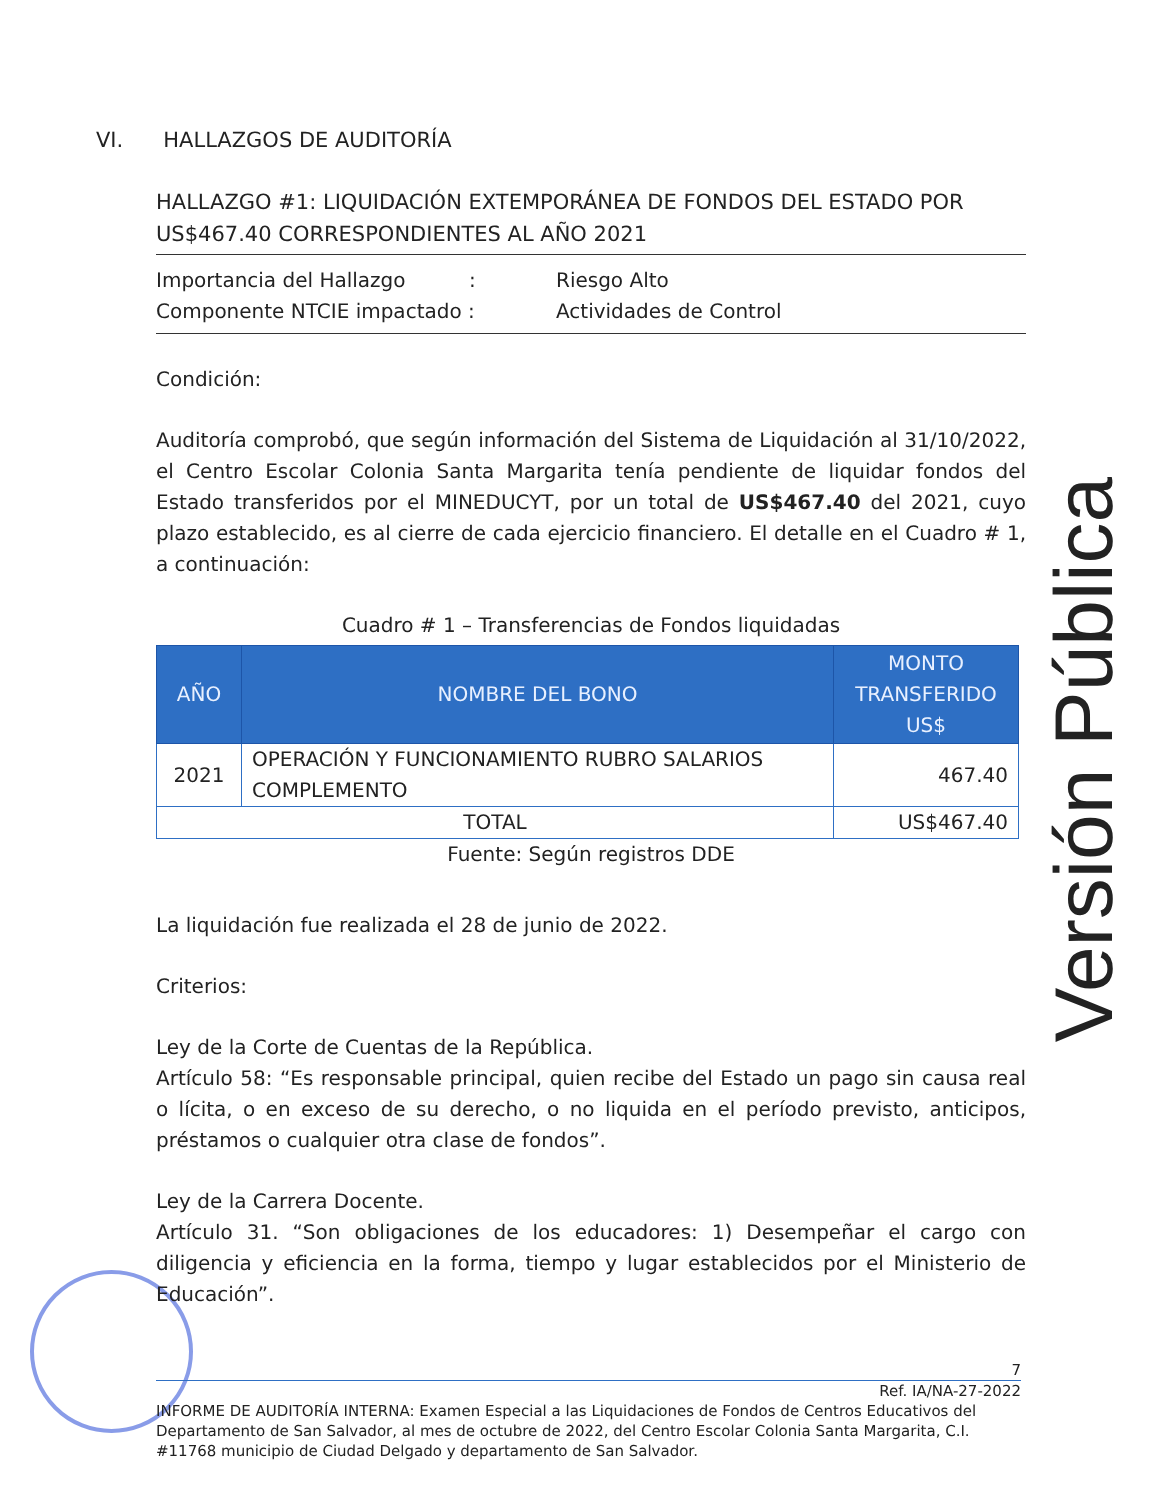VI. HALLAZGOS DE AUDITORÍA
HALLAZGO #1: LIQUIDACIÓN EXTEMPORÁNEA DE FONDOS DEL ESTADO POR US$467.40 CORRESPONDIENTES AL AÑO 2021
Importancia del Hallazgo : Riesgo Alto
Componente NTCIE impactado : Actividades de Control
Condición:
Auditoría comprobó, que según información del Sistema de Liquidación al 31/10/2022, el Centro Escolar Colonia Santa Margarita tenía pendiente de liquidar fondos del Estado transferidos por el MINEDUCYT, por un total de US$467.40 del 2021, cuyo plazo establecido, es al cierre de cada ejercicio financiero. El detalle en el Cuadro # 1, a continuación:
Cuadro # 1 – Transferencias de Fondos liquidadas
| AÑO | NOMBRE DEL BONO | MONTO TRANSFERIDO US$ |
| --- | --- | --- |
| 2021 | OPERACIÓN Y FUNCIONAMIENTO RUBRO SALARIOS COMPLEMENTO | 467.40 |
| TOTAL | | US$467.40 |
Fuente: Según registros DDE
La liquidación fue realizada el 28 de junio de 2022.
Criterios:
Ley de la Corte de Cuentas de la República.
Artículo 58: “Es responsable principal, quien recibe del Estado un pago sin causa real o lícita, o en exceso de su derecho, o no liquida en el período previsto, anticipos, préstamos o cualquier otra clase de fondos”.
Ley de la Carrera Docente.
Artículo 31. “Son obligaciones de los educadores: 1) Desempeñar el cargo con diligencia y eficiencia en la forma, tiempo y lugar establecidos por el Ministerio de Educación”.
Versión Pública
7
Ref. IA/NA-27-2022
INFORME DE AUDITORÍA INTERNA: Examen Especial a las Liquidaciones de Fondos de Centros Educativos del Departamento de San Salvador, al mes de octubre de 2022, del Centro Escolar Colonia Santa Margarita, C.I. #11768 municipio de Ciudad Delgado y departamento de San Salvador.